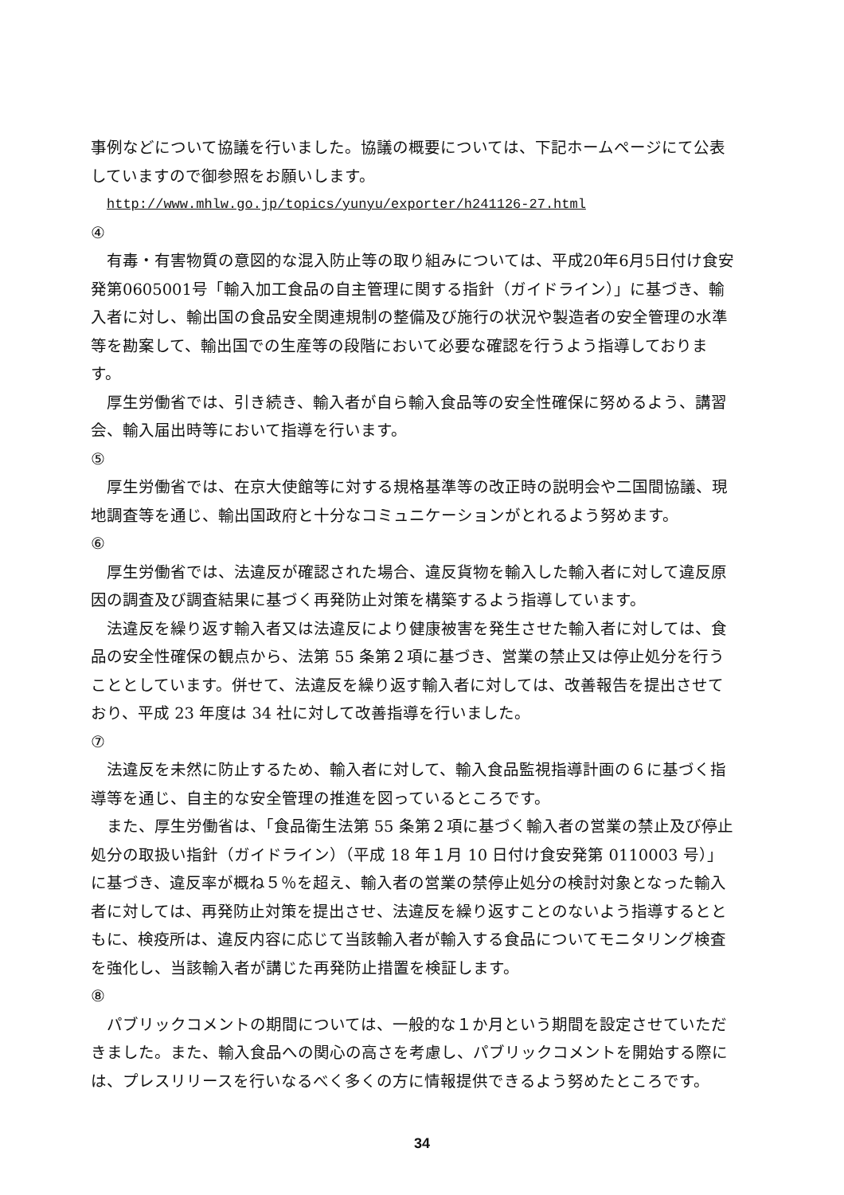事例などについて協議を行いました。協議の概要については、下記ホームページにて公表していますので御参照をお願いします。
http://www.mhlw.go.jp/topics/yunyu/exporter/h241126-27.html
④
有毒・有害物質の意図的な混入防止等の取り組みについては、平成20年6月5日付け食安発第0605001号「輸入加工食品の自主管理に関する指針（ガイドライン）」に基づき、輸入者に対し、輸出国の食品安全関連規制の整備及び施行の状況や製造者の安全管理の水準等を勘案して、輸出国での生産等の段階において必要な確認を行うよう指導しております。
厚生労働省では、引き続き、輸入者が自ら輸入食品等の安全性確保に努めるよう、講習会、輸入届出時等において指導を行います。
⑤
厚生労働省では、在京大使館等に対する規格基準等の改正時の説明会や二国間協議、現地調査等を通じ、輸出国政府と十分なコミュニケーションがとれるよう努めます。
⑥
厚生労働省では、法違反が確認された場合、違反貨物を輸入した輸入者に対して違反原因の調査及び調査結果に基づく再発防止対策を構築するよう指導しています。
法違反を繰り返す輸入者又は法違反により健康被害を発生させた輸入者に対しては、食品の安全性確保の観点から、法第 55 条第２項に基づき、営業の禁止又は停止処分を行うこととしています。併せて、法違反を繰り返す輸入者に対しては、改善報告を提出させており、平成 23 年度は 34 社に対して改善指導を行いました。
⑦
法違反を未然に防止するため、輸入者に対して、輸入食品監視指導計画の６に基づく指導等を通じ、自主的な安全管理の推進を図っているところです。
また、厚生労働省は、「食品衛生法第 55 条第２項に基づく輸入者の営業の禁止及び停止処分の取扱い指針（ガイドライン）（平成 18 年１月 10 日付け食安発第 0110003 号）」に基づき、違反率が概ね５％を超え、輸入者の営業の禁停止処分の検討対象となった輸入者に対しては、再発防止対策を提出させ、法違反を繰り返すことのないよう指導するとともに、検疫所は、違反内容に応じて当該輸入者が輸入する食品についてモニタリング検査を強化し、当該輸入者が講じた再発防止措置を検証します。
⑧
パブリックコメントの期間については、一般的な１か月という期間を設定させていただきました。また、輸入食品への関心の高さを考慮し、パブリックコメントを開始する際には、プレスリリースを行いなるべく多くの方に情報提供できるよう努めたところです。
34